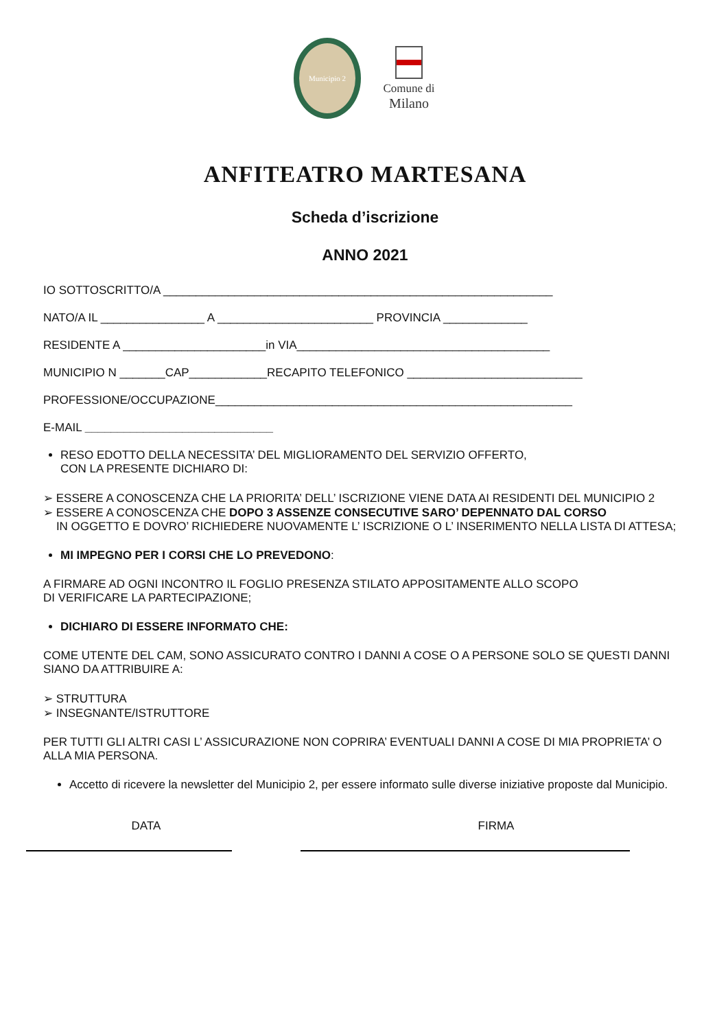Municipio 2
Comune di
Milano
ANFITEATRO MARTESANA
Scheda d’iscrizione
ANNO 2021
IO SOTTOSCRITTO/A ____________________________________________________________
NATO/A IL ________________ A ________________________ PROVINCIA _____________
RESIDENTE A ______________________in VIA_______________________________________
MUNICIPIO N _______CAP____________RECAPITO TELEFONICO ___________________________
PROFESSIONE/OCCUPAZIONE_______________________________________________________
E-MAIL _____________________________
RESO EDOTTO DELLA NECESSITA’ DEL MIGLIORAMENTO DEL SERVIZIO OFFERTO,
CON LA PRESENTE DICHIARO DI:
➢ ESSERE A CONOSCENZA CHE LA PRIORITA’ DELL’ ISCRIZIONE VIENE DATA AI RESIDENTI DEL MUNICIPIO 2
➢ ESSERE A CONOSCENZA CHE DOPO 3 ASSENZE CONSECUTIVE SARO’ DEPENNATO DAL CORSO
IN OGGETTO E DOVRO’ RICHIEDERE NUOVAMENTE L’ ISCRIZIONE O L’ INSERIMENTO NELLA LISTA DI ATTESA;
MI IMPEGNO PER I CORSI CHE LO PREVEDONO:
A FIRMARE AD OGNI INCONTRO IL FOGLIO PRESENZA STILATO APPOSITAMENTE ALLO SCOPO
DI VERIFICARE LA PARTECIPAZIONE;
DICHIARO DI ESSERE INFORMATO CHE:
COME UTENTE DEL CAM, SONO ASSICURATO CONTRO I DANNI A COSE O A PERSONE SOLO SE QUESTI DANNI
SIANO DA ATTRIBUIRE A:
➢ STRUTTURA
➢ INSEGNANTE/ISTRUTTORE
PER TUTTI GLI ALTRI CASI L’ ASSICURAZIONE NON COPRIRA’ EVENTUALI DANNI A COSE DI MIA PROPRIETA’ O
ALLA MIA PERSONA.
Accetto di ricevere la newsletter del Municipio 2, per essere informato sulle diverse iniziative proposte dal Municipio.
DATA FIRMA